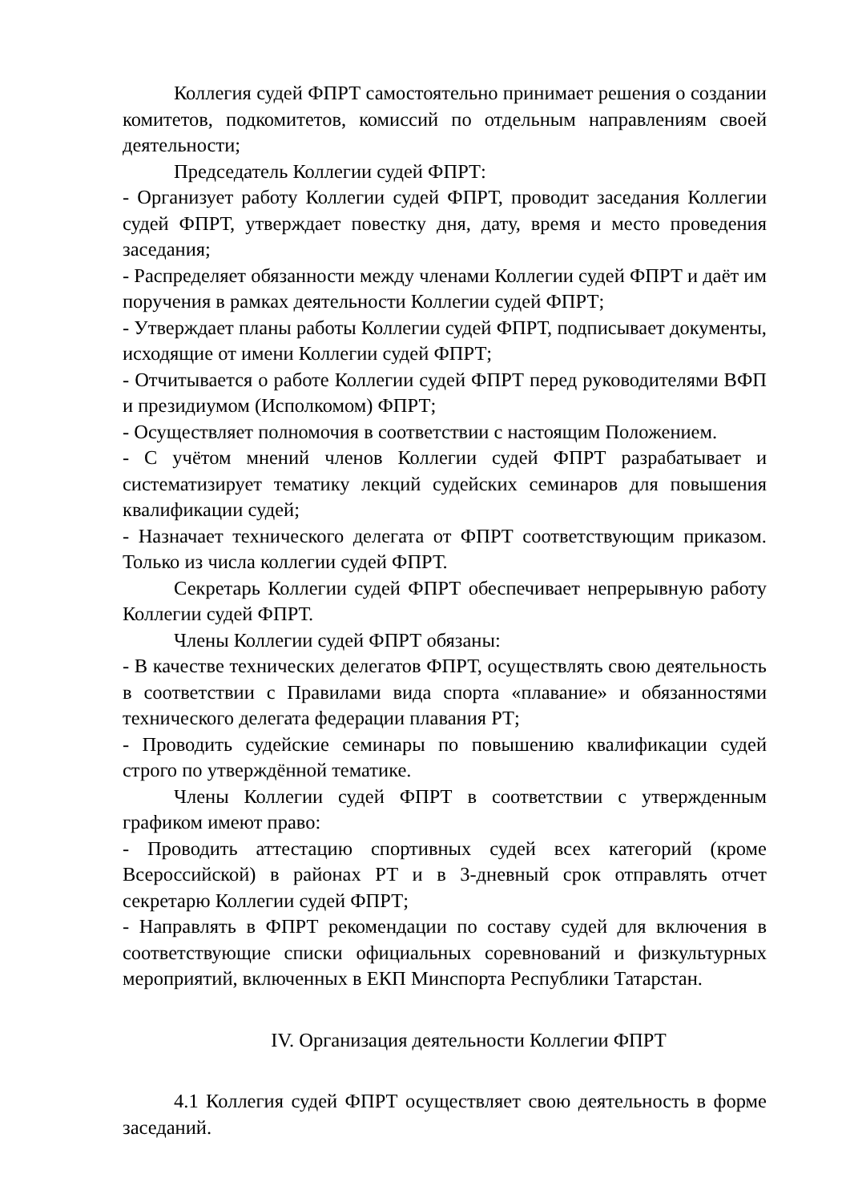Коллегия судей ФПРТ самостоятельно принимает решения о создании комитетов, подкомитетов, комиссий по отдельным направлениям своей деятельности;
Председатель Коллегии судей ФПРТ:
- Организует работу Коллегии судей ФПРТ, проводит заседания Коллегии судей ФПРТ, утверждает повестку дня, дату, время и место проведения заседания;
- Распределяет обязанности между членами Коллегии судей ФПРТ и даёт им поручения в рамках деятельности Коллегии судей ФПРТ;
- Утверждает планы работы Коллегии судей ФПРТ, подписывает документы, исходящие от имени Коллегии судей ФПРТ;
- Отчитывается о работе Коллегии судей ФПРТ перед руководителями ВФП и президиумом (Исполкомом) ФПРТ;
- Осуществляет полномочия в соответствии с настоящим Положением.
- С учётом мнений членов Коллегии судей ФПРТ разрабатывает и систематизирует тематику лекций судейских семинаров для повышения квалификации судей;
- Назначает технического делегата от ФПРТ соответствующим приказом. Только из числа коллегии судей ФПРТ.
Секретарь Коллегии судей ФПРТ обеспечивает непрерывную работу Коллегии судей ФПРТ.
Члены Коллегии судей ФПРТ обязаны:
- В качестве технических делегатов ФПРТ, осуществлять свою деятельность в соответствии с Правилами вида спорта «плавание» и обязанностями технического делегата федерации плавания РТ;
- Проводить судейские семинары по повышению квалификации судей строго по утверждённой тематике.
Члены Коллегии судей ФПРТ в соответствии с утвержденным графиком имеют право:
- Проводить аттестацию спортивных судей всех категорий (кроме Всероссийской) в районах РТ и в 3-дневный срок отправлять отчет секретарю Коллегии судей ФПРТ;
- Направлять в ФПРТ рекомендации по составу судей для включения в соответствующие списки официальных соревнований и физкультурных мероприятий, включенных в ЕКП Минспорта Республики Татарстан.
IV. Организация деятельности Коллегии ФПРТ
4.1 Коллегия судей ФПРТ осуществляет свою деятельность в форме заседаний.